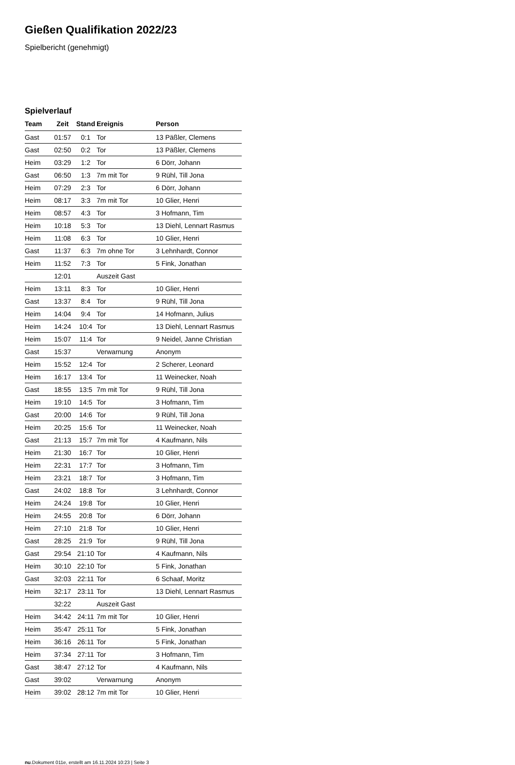Gießen Qualifikation 2022/23
Spielbericht (genehmigt)
Spielverlauf
| Team | Zeit | Stand | Ereignis | Person |
| --- | --- | --- | --- | --- |
| Gast | 01:57 | 0:1 | Tor | 13 Päßler, Clemens |
| Gast | 02:50 | 0:2 | Tor | 13 Päßler, Clemens |
| Heim | 03:29 | 1:2 | Tor | 6 Dörr, Johann |
| Gast | 06:50 | 1:3 | 7m mit Tor | 9 Rühl, Till Jona |
| Heim | 07:29 | 2:3 | Tor | 6 Dörr, Johann |
| Heim | 08:17 | 3:3 | 7m mit Tor | 10 Glier, Henri |
| Heim | 08:57 | 4:3 | Tor | 3 Hofmann, Tim |
| Heim | 10:18 | 5:3 | Tor | 13 Diehl, Lennart Rasmus |
| Heim | 11:08 | 6:3 | Tor | 10 Glier, Henri |
| Gast | 11:37 | 6:3 | 7m ohne Tor | 3 Lehnhardt, Connor |
| Heim | 11:52 | 7:3 | Tor | 5 Fink, Jonathan |
| | 12:01 | | Auszeit Gast | |
| Heim | 13:11 | 8:3 | Tor | 10 Glier, Henri |
| Gast | 13:37 | 8:4 | Tor | 9 Rühl, Till Jona |
| Heim | 14:04 | 9:4 | Tor | 14 Hofmann, Julius |
| Heim | 14:24 | 10:4 | Tor | 13 Diehl, Lennart Rasmus |
| Heim | 15:07 | 11:4 | Tor | 9 Neidel, Janne Christian |
| Gast | 15:37 | | Verwarnung | Anonym |
| Heim | 15:52 | 12:4 | Tor | 2 Scherer, Leonard |
| Heim | 16:17 | 13:4 | Tor | 11 Weinecker, Noah |
| Gast | 18:55 | 13:5 | 7m mit Tor | 9 Rühl, Till Jona |
| Heim | 19:10 | 14:5 | Tor | 3 Hofmann, Tim |
| Gast | 20:00 | 14:6 | Tor | 9 Rühl, Till Jona |
| Heim | 20:25 | 15:6 | Tor | 11 Weinecker, Noah |
| Gast | 21:13 | 15:7 | 7m mit Tor | 4 Kaufmann, Nils |
| Heim | 21:30 | 16:7 | Tor | 10 Glier, Henri |
| Heim | 22:31 | 17:7 | Tor | 3 Hofmann, Tim |
| Heim | 23:21 | 18:7 | Tor | 3 Hofmann, Tim |
| Gast | 24:02 | 18:8 | Tor | 3 Lehnhardt, Connor |
| Heim | 24:24 | 19:8 | Tor | 10 Glier, Henri |
| Heim | 24:55 | 20:8 | Tor | 6 Dörr, Johann |
| Heim | 27:10 | 21:8 | Tor | 10 Glier, Henri |
| Gast | 28:25 | 21:9 | Tor | 9 Rühl, Till Jona |
| Gast | 29:54 | 21:10 | Tor | 4 Kaufmann, Nils |
| Heim | 30:10 | 22:10 | Tor | 5 Fink, Jonathan |
| Gast | 32:03 | 22:11 | Tor | 6 Schaaf, Moritz |
| Heim | 32:17 | 23:11 | Tor | 13 Diehl, Lennart Rasmus |
| | 32:22 | | Auszeit Gast | |
| Heim | 34:42 | 24:11 | 7m mit Tor | 10 Glier, Henri |
| Heim | 35:47 | 25:11 | Tor | 5 Fink, Jonathan |
| Heim | 36:16 | 26:11 | Tor | 5 Fink, Jonathan |
| Heim | 37:34 | 27:11 | Tor | 3 Hofmann, Tim |
| Gast | 38:47 | 27:12 | Tor | 4 Kaufmann, Nils |
| Gast | 39:02 | | Verwarnung | Anonym |
| Heim | 39:02 | 28:12 | 7m mit Tor | 10 Glier, Henri |
nu.Dokument 011e, erstellt am 16.11.2024 10:23 | Seite 3